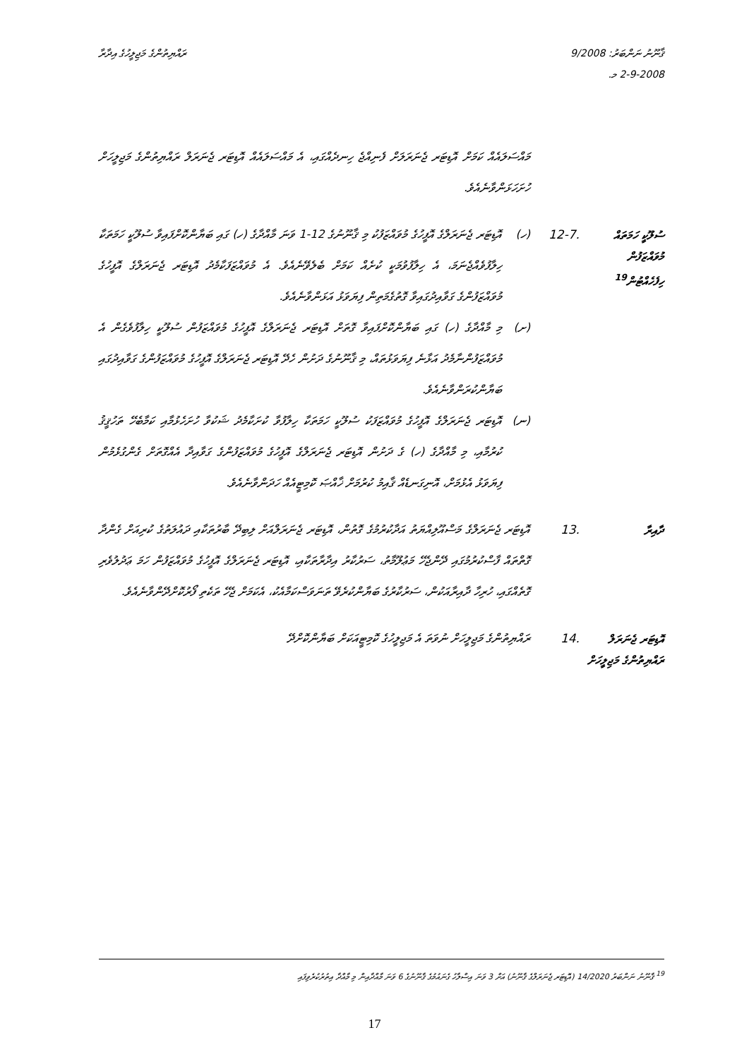ޤާނޫނު ނަންބަރު: 9/2008
2-9-2008 މ.
ރައްޔިތުންގެ މަޖިލީހުގެ އިދާރާ
މައްސަލައެއް ކަމަށް އޮޑިޓަރ ޖެނަރަލަށް ފެނިއްޖެ ހިނދެއްގައި، އެ މައްސަލައެއް އޮޑިޓަރ ޖެނަރަލް ރައްޔިތުންގެ މަޖިލީހަށް ހުށަހަޅަންވާނެއެވެ.
ސުލޫކީ ހަމަތައް މުވައްޒަފުން ހިފެހެއްޓުން<sup>19</sup>
12-7.
(ހ)
އޮޑިޓަރ ޖެނަރަލްގެ އޮފީހުގެ މުވައްޒަފުކު މި ޤާނޫނުގެ 12-1 ވަނަ މާއްދާގެ (ހ) ގައި ބަޔާންކޮށްފައިވާ ސުލޫކީ ހަމަތަކާ ހިލާފުވެއްޖެނަމަ، އެ ހިލާފުވުމަކީ ކުށެއް ކަމަށް ބެލެވޭނެއެވެ. އެ މުވައްޒަފަކާމެދު އޮޑިޓަރ ޖެނަރަލްގެ އޮފީހުގެ މުވައްޒަފުންގެ ގަވާއިދުގައިވާ ގޮތުގެމަތިން ފިޔަވަޅު އަޅަންވާނެއެވެ.
(ށ)
މި މާއްދާގެ (ހ) ގައި ބަޔާންކޮށްފައިވާ ގޮތަށް އޮޑިޓަރ ޖެނަރަލްގެ އޮފީހުގެ މުވައްޒަފުން ސުލޫކީ ހިލާފުވެގެން އެ މުވައްޒަފުންނާމެދު އަޅާނެ ފިޔަވަޅުތައް، މި ޤާނޫނުގެ ދަށުން ހެދޭ އޮޑިޓަރ ޖެނަރަލްގެ އޮފީހުގެ މުވައްޒަފުންގެ ގަވާއިދުގައި ބަޔާންކުރަންވާނެއެވެ.
(ނ)
އޮޑިޓަރ ޖެނަރަލްގެ އޮފީހުގެ މުވައްޒަފަކު ސުލޫކީ ހަމަތަކާ ހިލާފުވާ ކުށަކާމެދު ޝަކުވާ ހުށަހެޅުމާއި ކަމާބެހޭ ތަހުޤީޤު ކުރުމާއި، މި މާއްދާގެ (ހ) ގެ ދަށުން އޮޑިޓަރ ޖެނަރަލްގެ އޮފީހުގެ މުވައްޒަފުންގެ ގަވާއިދާ އެއްގޮތަށް ގެންގުޅެމުން ފިޔަވަޅު އެޅުމަށް، އޮނިގަނޑެއް ޤާއިމު ކުރުމަށް ޚާއްޞަ ކޮމިޓީއެއް ހަދަންވާނެއެވެ.
ދާއިރާ
13.
އޮޑިޓަރ ޖެނަރަލްގެ މަސްއޫލިއްޔަތު އަދާކުރުމުގެ ގޮތުން، އޮޑިޓަރ ޖެނަރަލްއަށް ލިބިދޭ ބާރުތަކާއި ދައުލަތުގެ ކުރިއަށް ގެންދާ ގޮތްތައް ފާސްކުރުމުގައި ދޭންޖެހޭ މަޢުލޫމާތު، ސަރުކާރު އިދާރާތަކާއި، އޮޑިޓަރ ޖެނަރަލްގެ އޮފީހުގެ މުވައްޒަފުން ހަމަ ޢަދުލުވެރި ގޮތެއްގައި، ހުރިހާ ދާއިރާއަކުން، ސަރުކާރުގެ ބަޔާންކުރެވޭ ތަނަވަސްކަމާއެކު، އެކަމަށް ޖެހޭ ތަކެތި ފޯރުކޮށްދޭންވާނެއެވެ.
އޮޑިޓަރ ޖެނަރަލް ރައްޔިތުންގެ މަޖިލީހަށް
14.
ރައްޔިތުންގެ މަޖިލީހަށް ނުވަތަ އެ މަޖިލީހުގެ ކޮމިޓީއަކަށް ބަޔާންކޮށްދޭ
<sup>19</sup> ޤާނޫނު ނަންބަރު 14/2020 (އޮޑިޓަރ ޖެނަރަލްގެ ޤާނޫނު) އަށް 3 ވަނަ އިސްލާހު ގެނައުމުގެ ޤާނޫނުގެ 6 ވަނަ މާއްދާއިން މި މާއްދާ އިތުރުކުރެވިފައި
17